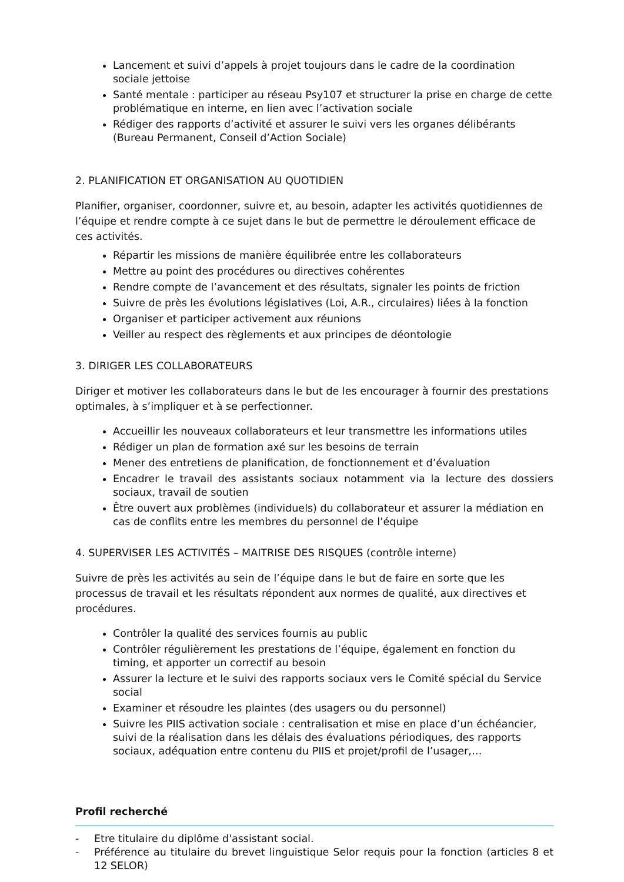Lancement et suivi d’appels à projet toujours dans le cadre de la coordination sociale jettoise
Santé mentale : participer au réseau Psy107 et structurer la prise en charge de cette problématique en interne, en lien avec l’activation sociale
Rédiger des rapports d’activité et assurer le suivi vers les organes délibérants (Bureau Permanent, Conseil d’Action Sociale)
2. PLANIFICATION ET ORGANISATION AU QUOTIDIEN
Planifier, organiser, coordonner, suivre et, au besoin, adapter les activités quotidiennes de l’équipe et rendre compte à ce sujet dans le but de permettre le déroulement efficace de ces activités.
Répartir les missions de manière équilibrée entre les collaborateurs
Mettre au point des procédures ou directives cohérentes
Rendre compte de l’avancement et des résultats, signaler les points de friction
Suivre de près les évolutions législatives (Loi, A.R., circulaires) liées à la fonction
Organiser et participer activement aux réunions
Veiller au respect des règlements et aux principes de déontologie
3. DIRIGER LES COLLABORATEURS
Diriger et motiver les collaborateurs dans le but de les encourager à fournir des prestations optimales, à s’impliquer et à se perfectionner.
Accueillir les nouveaux collaborateurs et leur transmettre les informations utiles
Rédiger un plan de formation axé sur les besoins de terrain
Mener des entretiens de planification, de fonctionnement et d’évaluation
Encadrer le travail des assistants sociaux notamment via la lecture des dossiers sociaux, travail de soutien
Être ouvert aux problèmes (individuels) du collaborateur et assurer la médiation en cas de conflits entre les membres du personnel de l’équipe
4. SUPERVISER LES ACTIVITÉS – MAITRISE DES RISQUES (contrôle interne)
Suivre de près les activités au sein de l’équipe dans le but de faire en sorte que les processus de travail et les résultats répondent aux normes de qualité, aux directives et procédures.
Contrôler la qualité des services fournis au public
Contrôler régulièrement les prestations de l’équipe, également en fonction du timing, et apporter un correctif au besoin
Assurer la lecture et le suivi des rapports sociaux vers le Comité spécial du Service social
Examiner et résoudre les plaintes (des usagers ou du personnel)
Suivre les PIIS activation sociale : centralisation et mise en place d’un échéancier, suivi de la réalisation dans les délais des évaluations périodiques, des rapports sociaux, adéquation entre contenu du PIIS et projet/profil de l’usager,…
Profil recherché
- Etre titulaire du diplôme d'assistant social.
- Préférence au titulaire du brevet linguistique Selor requis pour la fonction (articles 8 et 12 SELOR)